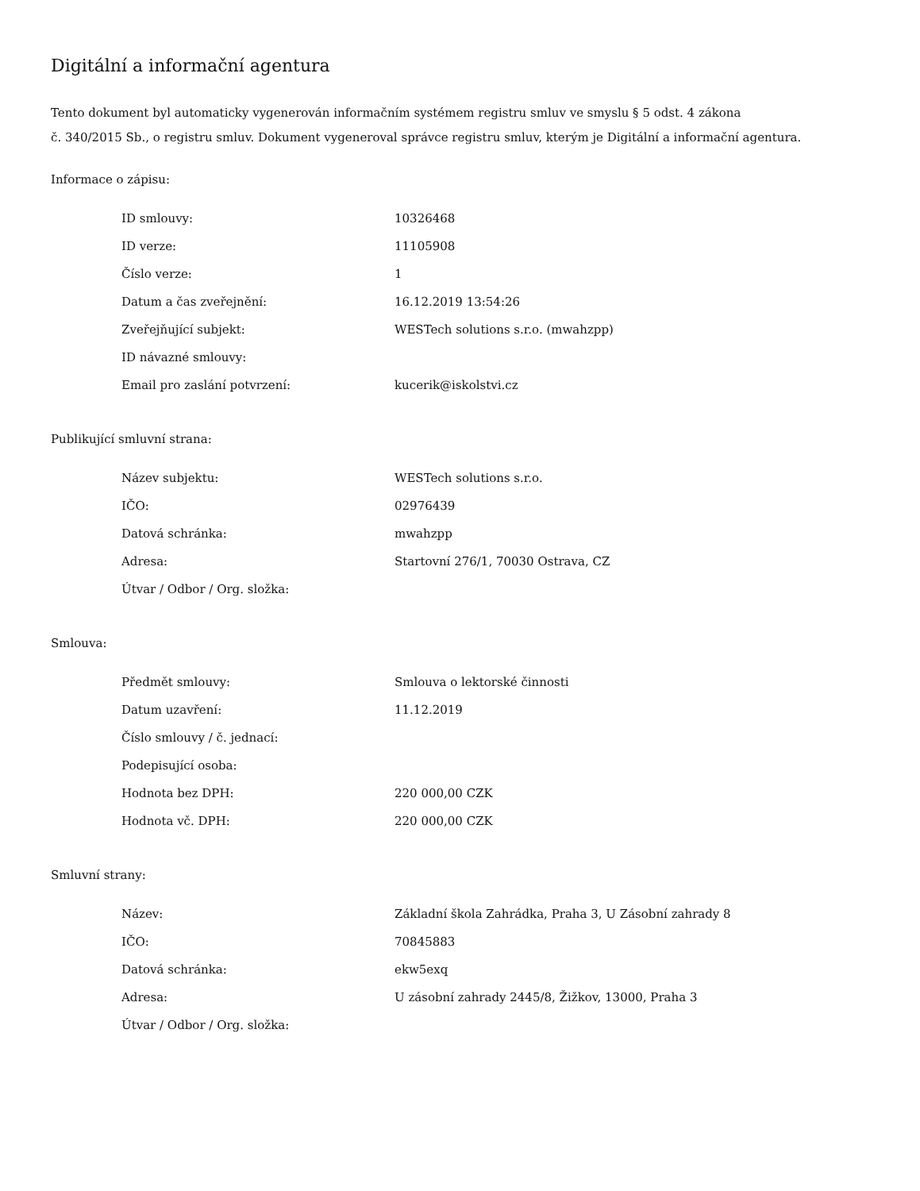Digitální a informační agentura
Tento dokument byl automaticky vygenerován informačním systémem registru smluv ve smyslu § 5 odst. 4 zákona
č. 340/2015 Sb., o registru smluv. Dokument vygeneroval správce registru smluv, kterým je Digitální a informační agentura.
Informace o zápisu:
| ID smlouvy: | 10326468 |
| ID verze: | 11105908 |
| Číslo verze: | 1 |
| Datum a čas zveřejnění: | 16.12.2019 13:54:26 |
| Zveřejňující subjekt: | WESTech solutions s.r.o. (mwahzpp) |
| ID návazné smlouvy: | |
| Email pro zaslání potvrzení: | kucerik@iskolstvi.cz |
Publikující smluvní strana:
| Název subjektu: | WESTech solutions s.r.o. |
| IČO: | 02976439 |
| Datová schránka: | mwahzpp |
| Adresa: | Startovní 276/1, 70030 Ostrava, CZ |
| Útvar / Odbor / Org. složka: | |
Smlouva:
| Předmět smlouvy: | Smlouva o lektorské činnosti |
| Datum uzavření: | 11.12.2019 |
| Číslo smlouvy / č. jednací: | |
| Podepisující osoba: | |
| Hodnota bez DPH: | 220 000,00 CZK |
| Hodnota vč. DPH: | 220 000,00 CZK |
Smluvní strany:
| Název: | Základní škola Zahrádka, Praha 3, U Zásobní zahrady 8 |
| IČO: | 70845883 |
| Datová schránka: | ekw5exq |
| Adresa: | U zásobní zahrady 2445/8, Žižkov, 13000, Praha 3 |
| Útvar / Odbor / Org. složka: | |